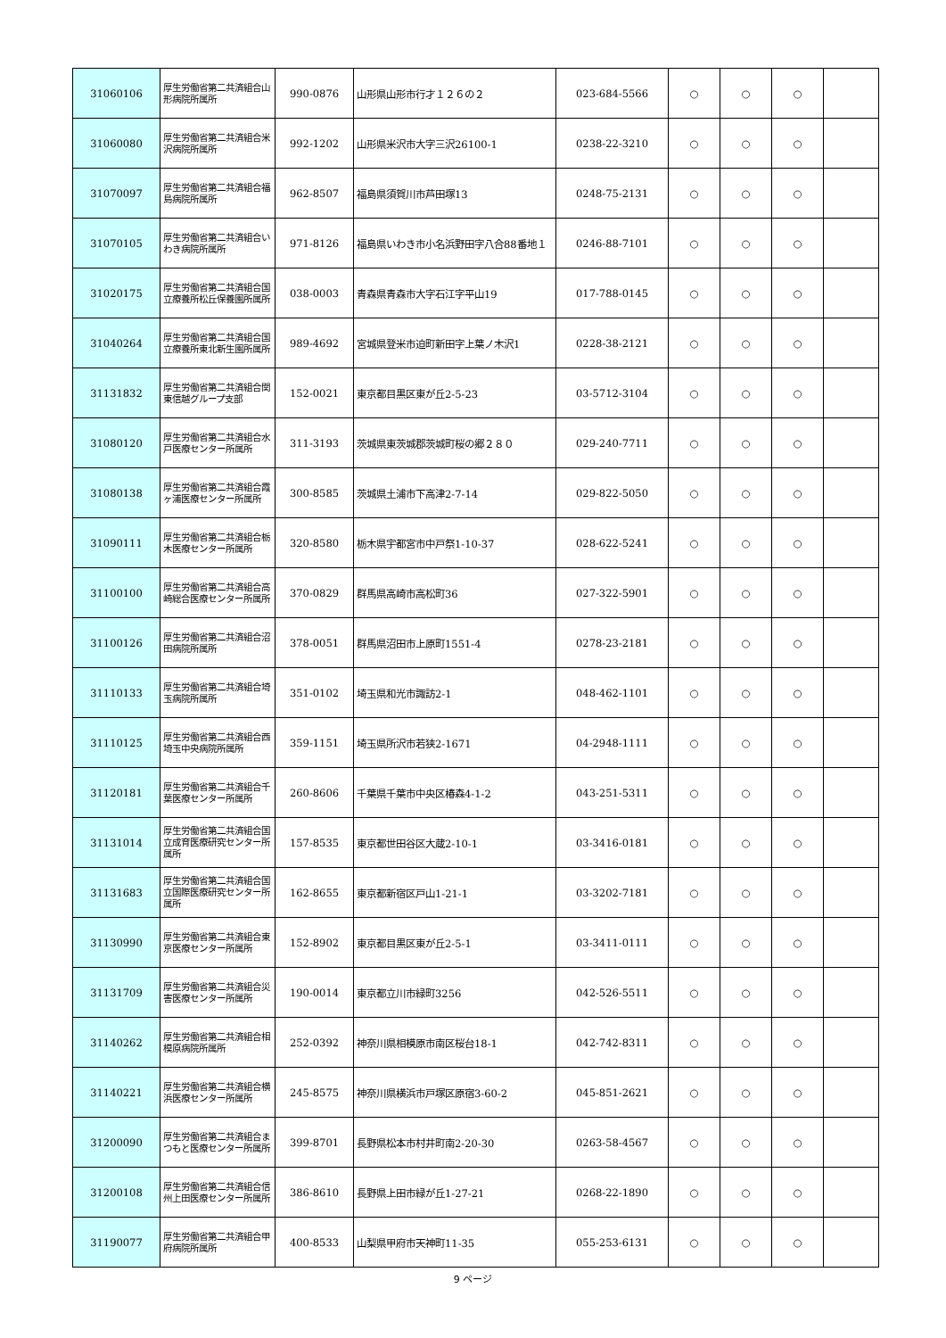| 31060106 | 厚生労働省第二共済組合山形病院所属所 | 990-0876 | 山形県山形市行才１２６の２ | 023-684-5566 | ○ | ○ | ○ | |
| 31060080 | 厚生労働省第二共済組合米沢病院所属所 | 992-1202 | 山形県米沢市大字三沢26100-1 | 0238-22-3210 | ○ | ○ | ○ | |
| 31070097 | 厚生労働省第二共済組合福島病院所属所 | 962-8507 | 福島県須賀川市芦田塚13 | 0248-75-2131 | ○ | ○ | ○ | |
| 31070105 | 厚生労働省第二共済組合いわき病院所属所 | 971-8126 | 福島県いわき市小名浜野田字八合88番地１ | 0246-88-7101 | ○ | ○ | ○ | |
| 31020175 | 厚生労働省第二共済組合国立療養所松丘保養園所属所 | 038-0003 | 青森県青森市大字石江字平山19 | 017-788-0145 | ○ | ○ | ○ | |
| 31040264 | 厚生労働省第二共済組合国立療養所東北新生園所属所 | 989-4692 | 宮城県登米市迫町新田字上葉ノ木沢1 | 0228-38-2121 | ○ | ○ | ○ | |
| 31131832 | 厚生労働省第二共済組合関東信越グループ支部 | 152-0021 | 東京都目黒区東が丘2-5-23 | 03-5712-3104 | ○ | ○ | ○ | |
| 31080120 | 厚生労働省第二共済組合水戸医療センター所属所 | 311-3193 | 茨城県東茨城郡茨城町桜の郷２８０ | 029-240-7711 | ○ | ○ | ○ | |
| 31080138 | 厚生労働省第二共済組合霞ヶ浦医療センター所属所 | 300-8585 | 茨城県土浦市下高津2-7-14 | 029-822-5050 | ○ | ○ | ○ | |
| 31090111 | 厚生労働省第二共済組合栃木医療センター所属所 | 320-8580 | 栃木県宇都宮市中戸祭1-10-37 | 028-622-5241 | ○ | ○ | ○ | |
| 31100100 | 厚生労働省第二共済組合高崎総合医療センター所属所 | 370-0829 | 群馬県高崎市高松町36 | 027-322-5901 | ○ | ○ | ○ | |
| 31100126 | 厚生労働省第二共済組合沼田病院所属所 | 378-0051 | 群馬県沼田市上原町1551-4 | 0278-23-2181 | ○ | ○ | ○ | |
| 31110133 | 厚生労働省第二共済組合埼玉病院所属所 | 351-0102 | 埼玉県和光市諏訪2-1 | 048-462-1101 | ○ | ○ | ○ | |
| 31110125 | 厚生労働省第二共済組合西埼玉中央病院所属所 | 359-1151 | 埼玉県所沢市若狭2-1671 | 04-2948-1111 | ○ | ○ | ○ | |
| 31120181 | 厚生労働省第二共済組合千葉医療センター所属所 | 260-8606 | 千葉県千葉市中央区椿森4-1-2 | 043-251-5311 | ○ | ○ | ○ | |
| 31131014 | 厚生労働省第二共済組合国立成育医療研究センター所属所 | 157-8535 | 東京都世田谷区大蔵2-10-1 | 03-3416-0181 | ○ | ○ | ○ | |
| 31131683 | 厚生労働省第二共済組合国立国際医療研究センター所属所 | 162-8655 | 東京都新宿区戸山1-21-1 | 03-3202-7181 | ○ | ○ | ○ | |
| 31130990 | 厚生労働省第二共済組合東京医療センター所属所 | 152-8902 | 東京都目黒区東が丘2-5-1 | 03-3411-0111 | ○ | ○ | ○ | |
| 31131709 | 厚生労働省第二共済組合災害医療センター所属所 | 190-0014 | 東京都立川市緑町3256 | 042-526-5511 | ○ | ○ | ○ | |
| 31140262 | 厚生労働省第二共済組合相模原病院所属所 | 252-0392 | 神奈川県相模原市南区桜台18-1 | 042-742-8311 | ○ | ○ | ○ | |
| 31140221 | 厚生労働省第二共済組合横浜医療センター所属所 | 245-8575 | 神奈川県横浜市戸塚区原宿3-60-2 | 045-851-2621 | ○ | ○ | ○ | |
| 31200090 | 厚生労働省第二共済組合まつもと医療センター所属所 | 399-8701 | 長野県松本市村井町南2-20-30 | 0263-58-4567 | ○ | ○ | ○ | |
| 31200108 | 厚生労働省第二共済組合信州上田医療センター所属所 | 386-8610 | 長野県上田市緑が丘1-27-21 | 0268-22-1890 | ○ | ○ | ○ | |
| 31190077 | 厚生労働省第二共済組合甲府病院所属所 | 400-8533 | 山梨県甲府市天神町11-35 | 055-253-6131 | ○ | ○ | ○ | |
9 ページ